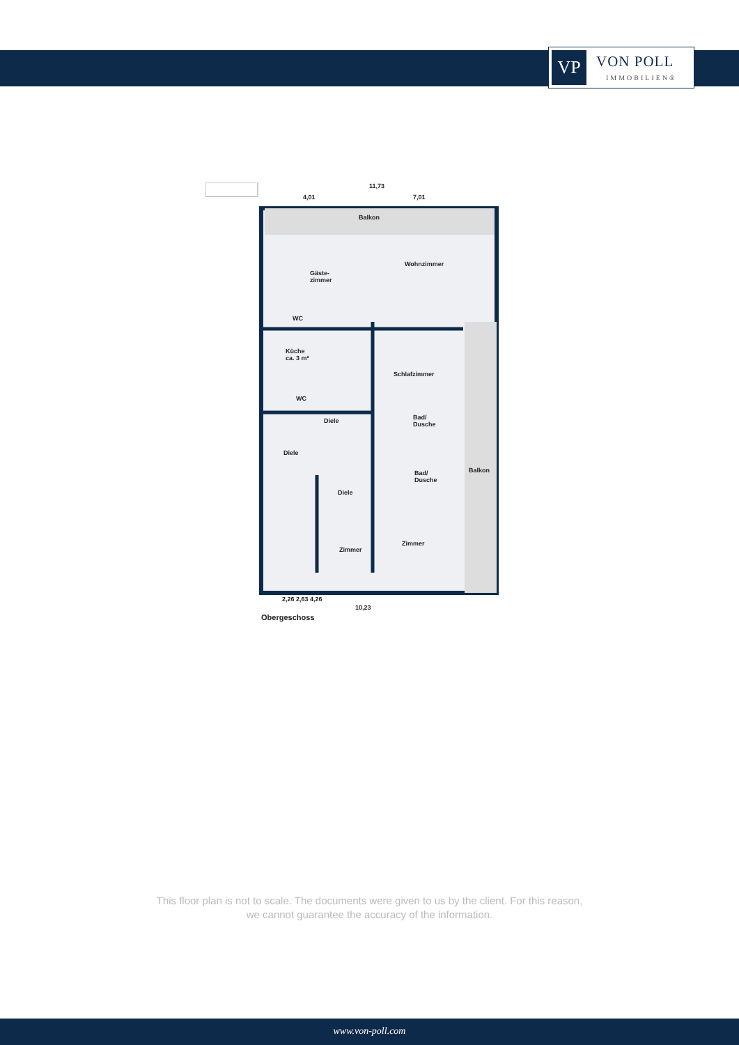VP
VON POLL
IMMOBILIEN®
11,73
4,01 7,01
Balkon
Gäste-
zimmer
Wohnzimmer
WC
Küche
ca. 3 m²
Schlafzimmer
WC
Diele
Bad/
Dusche
Diele
Bad/
Dusche
Balkon
Diele
Zimmer
Zimmer
2,26 2,63 4,26
10,23
Obergeschoss
This floor plan is not to scale. The documents were given to us by the client. For this reason,
we cannot guarantee the accuracy of the information.
www.von-poll.com